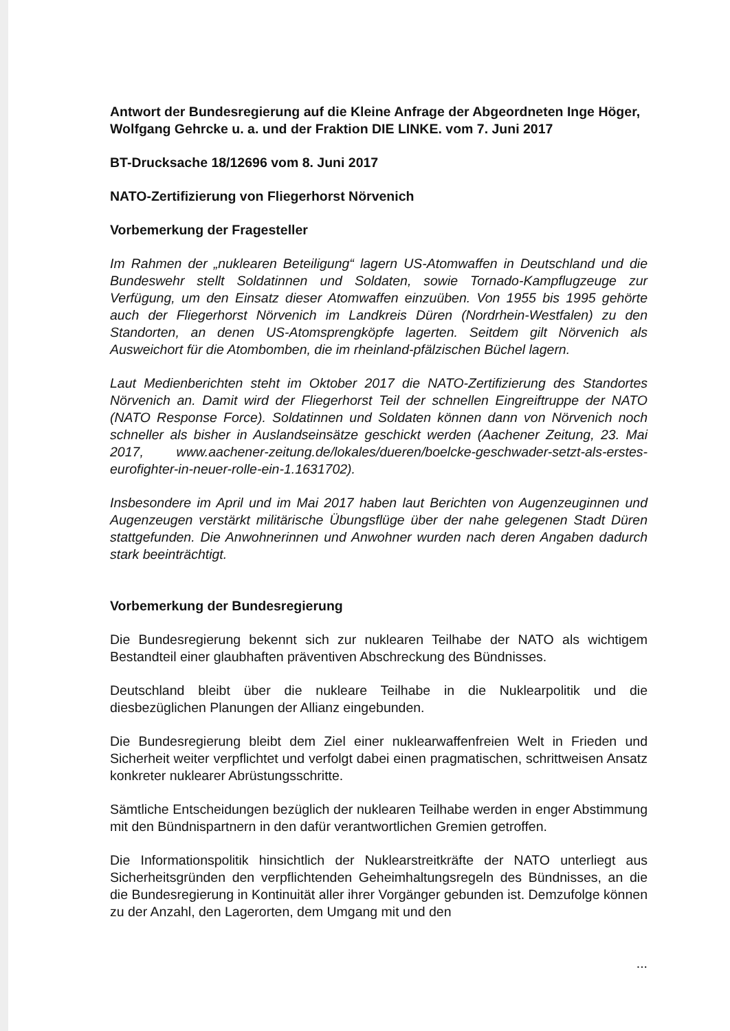Antwort der Bundesregierung auf die Kleine Anfrage der Abgeordneten Inge Höger, Wolfgang Gehrcke u. a. und der Fraktion DIE LINKE. vom 7. Juni 2017
BT-Drucksache 18/12696 vom 8. Juni 2017
NATO-Zertifizierung von Fliegerhorst Nörvenich
Vorbemerkung der Fragesteller
Im Rahmen der „nuklearen Beteiligung“ lagern US-Atomwaffen in Deutschland und die Bundeswehr stellt Soldatinnen und Soldaten, sowie Tornado-Kampflugzeuge zur Verfügung, um den Einsatz dieser Atomwaffen einzuüben. Von 1955 bis 1995 gehörte auch der Fliegerhorst Nörvenich im Landkreis Düren (Nordrhein-Westfalen) zu den Standorten, an denen US-Atomsprengköpfe lagerten. Seitdem gilt Nörvenich als Ausweichort für die Atombomben, die im rheinland-pfälzischen Büchel lagern.
Laut Medienberichten steht im Oktober 2017 die NATO-Zertifizierung des Standortes Nörvenich an. Damit wird der Fliegerhorst Teil der schnellen Eingreiftruppe der NATO (NATO Response Force). Soldatinnen und Soldaten können dann von Nörvenich noch schneller als bisher in Auslandseinsätze geschickt werden (Aachener Zeitung, 23. Mai 2017, www.aachener-zeitung.de/lokales/dueren/boelcke-geschwader-setzt-als-erstes-eurofighter-in-neuer-rolle-ein-1.1631702).
Insbesondere im April und im Mai 2017 haben laut Berichten von Augenzeuginnen und Augenzeugen verstärkt militärische Übungsflüge über der nahe gelegenen Stadt Düren stattgefunden. Die Anwohnerinnen und Anwohner wurden nach deren Angaben dadurch stark beeinträchtigt.
Vorbemerkung der Bundesregierung
Die Bundesregierung bekennt sich zur nuklearen Teilhabe der NATO als wichtigem Bestandteil einer glaubhaften präventiven Abschreckung des Bündnisses.
Deutschland bleibt über die nukleare Teilhabe in die Nuklearpolitik und die diesbezüglichen Planungen der Allianz eingebunden.
Die Bundesregierung bleibt dem Ziel einer nuklearwaffenfreien Welt in Frieden und Sicherheit weiter verpflichtet und verfolgt dabei einen pragmatischen, schrittweisen Ansatz konkreter nuklearer Abrüstungsschritte.
Sämtliche Entscheidungen bezüglich der nuklearen Teilhabe werden in enger Abstimmung mit den Bündnispartnern in den dafür verantwortlichen Gremien getroffen.
Die Informationspolitik hinsichtlich der Nuklearstreitkräfte der NATO unterliegt aus Sicherheitsgründen den verpflichtenden Geheimhaltungsregeln des Bündnisses, an die die Bundesregierung in Kontinuität aller ihrer Vorgänger gebunden ist. Demzufolge können zu der Anzahl, den Lagerorten, dem Umgang mit und den
...